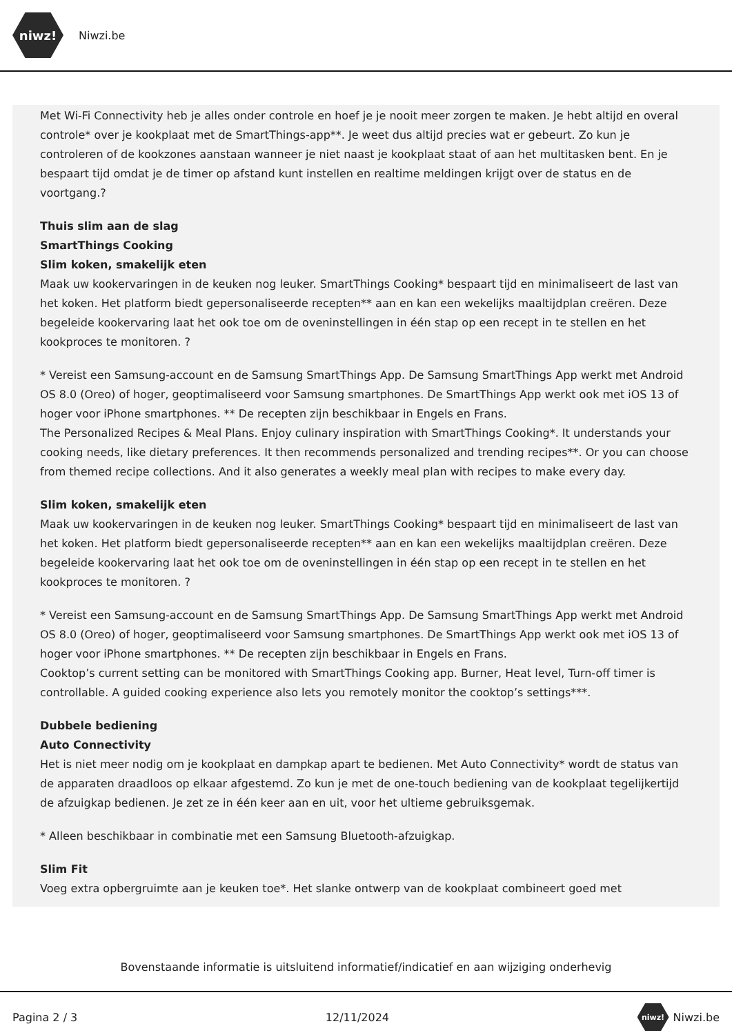niwz!
Niwzi.be
Met Wi-Fi Connectivity heb je alles onder controle en hoef je je nooit meer zorgen te maken. Je hebt altijd en overal controle* over je kookplaat met de SmartThings-app**. Je weet dus altijd precies wat er gebeurt. Zo kun je controleren of de kookzones aanstaan wanneer je niet naast je kookplaat staat of aan het multitasken bent. En je bespaart tijd omdat je de timer op afstand kunt instellen en realtime meldingen krijgt over de status en de voortgang.?
Thuis slim aan de slag
SmartThings Cooking
Slim koken, smakelijk eten
Maak uw kookervaringen in de keuken nog leuker. SmartThings Cooking* bespaart tijd en minimaliseert de last van het koken. Het platform biedt gepersonaliseerde recepten** aan en kan een wekelijks maaltijdplan creëren. Deze begeleide kookervaring laat het ook toe om de oveninstellingen in één stap op een recept in te stellen en het kookproces te monitoren. ?
* Vereist een Samsung-account en de Samsung SmartThings App. De Samsung SmartThings App werkt met Android OS 8.0 (Oreo) of hoger, geoptimaliseerd voor Samsung smartphones. De SmartThings App werkt ook met iOS 13 of hoger voor iPhone smartphones. ** De recepten zijn beschikbaar in Engels en Frans.
The Personalized Recipes & Meal Plans. Enjoy culinary inspiration with SmartThings Cooking*. It understands your cooking needs, like dietary preferences. It then recommends personalized and trending recipes**. Or you can choose from themed recipe collections. And it also generates a weekly meal plan with recipes to make every day.
Slim koken, smakelijk eten
Maak uw kookervaringen in de keuken nog leuker. SmartThings Cooking* bespaart tijd en minimaliseert de last van het koken. Het platform biedt gepersonaliseerde recepten** aan en kan een wekelijks maaltijdplan creëren. Deze begeleide kookervaring laat het ook toe om de oveninstellingen in één stap op een recept in te stellen en het kookproces te monitoren. ?
* Vereist een Samsung-account en de Samsung SmartThings App. De Samsung SmartThings App werkt met Android OS 8.0 (Oreo) of hoger, geoptimaliseerd voor Samsung smartphones. De SmartThings App werkt ook met iOS 13 of hoger voor iPhone smartphones. ** De recepten zijn beschikbaar in Engels en Frans.
Cooktop’s current setting can be monitored with SmartThings Cooking app. Burner, Heat level, Turn-off timer is controllable. A guided cooking experience also lets you remotely monitor the cooktop’s settings***.
Dubbele bediening
Auto Connectivity
Het is niet meer nodig om je kookplaat en dampkap apart te bedienen. Met Auto Connectivity* wordt de status van de apparaten draadloos op elkaar afgestemd. Zo kun je met de one-touch bediening van de kookplaat tegelijkertijd de afzuigkap bedienen. Je zet ze in één keer aan en uit, voor het ultieme gebruiksgemak.
* Alleen beschikbaar in combinatie met een Samsung Bluetooth-afzuigkap.
Slim Fit
Voeg extra opbergruimte aan je keuken toe*. Het slanke ontwerp van de kookplaat combineert goed met
Bovenstaande informatie is uitsluitend informatief/indicatief en aan wijziging onderhevig
Pagina 2 / 3 12/11/2024 niwz! Niwzi.be